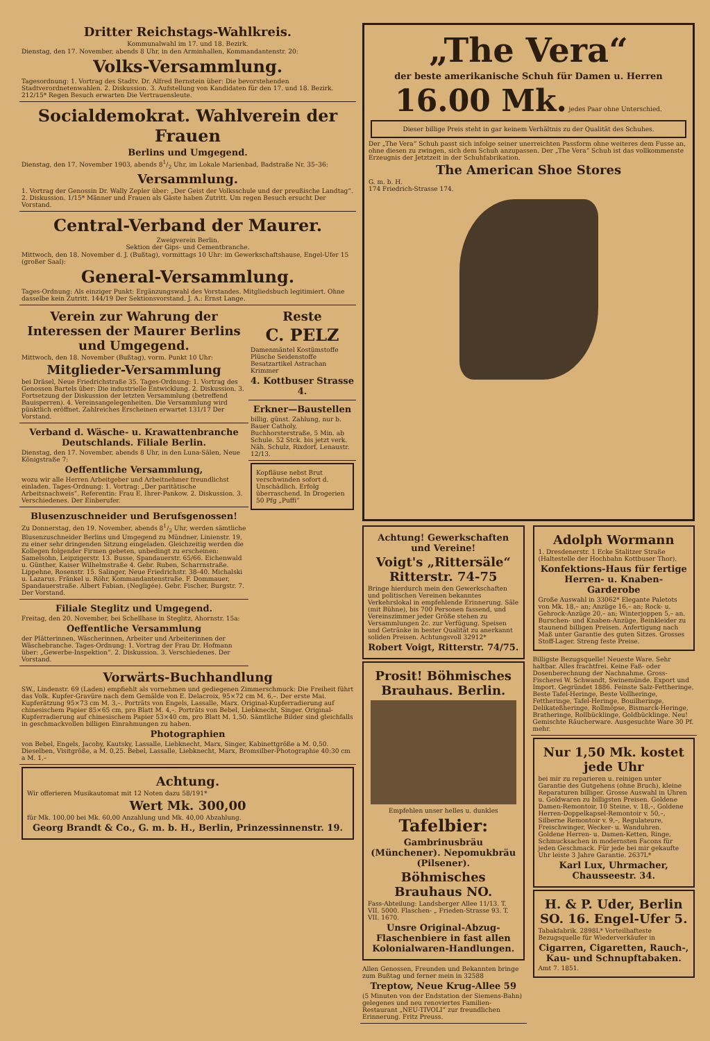Dritter Reichstags-Wahlkreis.
Kommunalwahl im 17. und 18. Bezirk.
Dienstag, den 17. November, abends 8 Uhr, in den Arminhallen, Kommandantenstr. 20:
Volks-Versammlung.
Tagesordnung: 1. Vortrag des Stadtv. Dr. Alfred Bernstein über: Die bevorstehenden Stadtverordnetenwahlen. 2. Diskussion. 3. Aufstellung von Kandidaten für den 17. und 18. Bezirk. 212/15* Regen Besuch erwarten Die Vertrauensleute.
Socialdemokrat. Wahlverein der Frauen
Berlins und Umgegend.
Dienstag, den 17. November 1903, abends 81/2 Uhr, im Lokale Marienbad, Badstraße Nr. 35–36:
Versammlung.
1. Vortrag der Genossin Dr. Wally Zepler über: „Der Geist der Volksschule und der preußische Landtag“. 2. Diskussion. 1/15* Männer und Frauen als Gäste haben Zutritt. Um regen Besuch ersucht Der Vorstand.
Central-Verband der Maurer.
Zweigverein Berlin.
Sektion der Gips- und Cementbranche.
Mittwoch, den 18. November d. J. (Bußtag), vormittags 10 Uhr: im Gewerkschaftshause, Engel-Ufer 15 (großer Saal):
General-Versammlung.
Tages-Ordnung: Als einziger Punkt: Ergänzungswahl des Vorstandes. Mitgliedsbuch legitimiert. Ohne dasselbe kein Zutritt. 144/19 Der Sektionsvorstand. J. A.: Ernst Lange.
Verein zur Wahrung der Interessen der Maurer Berlins und Umgegend.
Mittwoch, den 18. November (Bußtag), vorm. Punkt 10 Uhr:
Mitglieder-Versammlung
bei Dräsel, Neue Friedrichstraße 35. Tages-Ordnung: 1. Vortrag des Genossen Bartels über: Die industrielle Entwicklung. 2. Diskussion. 3. Fortsetzung der Diskussion der letzten Versammlung (betreffend Bauisperren). 4. Vereinsangelegenheiten. Die Versammlung wird pünktlich eröffnet. Zahlreiches Erscheinen erwartet 131/17 Der Vorstand.
Verband d. Wäsche- u. Krawattenbranche Deutschlands. Filiale Berlin.
Dienstag, den 17. November, abends 8 Uhr, in den Luna-Sälen, Neue Königstraße 7:
Oeffentliche Versammlung,
wozu wir alle Herren Arbeitgeber und Arbeitnehmer freundlichst einladen. Tages-Ordnung: 1. Vortrag: „Der paritätische Arbeitsnachweis“. Referentin: Frau E. Ihrer-Pankow. 2. Diskussion. 3. Verschiedenes. Der Einberufer.
Blusenzuschneider und Berufsgenossen!
Zu Donnerstag, den 19. November, abends 81/2 Uhr, werden sämtliche Blusenzuschneider Berlins und Umgegend zu Mündner, Linienstr. 19, zu einer sehr dringenden Sitzung eingeladen. Gleichzeitig werden die Kollegen folgender Firmen gebeten, unbedingt zu erscheinen: Samelsohn, Leipzigerstr. 13. Busse, Spandauerstr. 65/66. Eichenwald u. Günther, Kaiser Wilhelmstraße 4. Gebr. Ruben, Scharrnstraße. Lippehne, Rosenstr. 15. Salinger, Neue Friedrichstr. 38–40. Michalski u. Lazarus. Fränkel u. Röhr, Kommandantenstraße. F. Dommauer, Spandauerstraße. Albert Fabian, (Negligée). Gebr. Fischer, Burgstr. 7. Der Vorstand.
Filiale Steglitz und Umgegend.
Freitag, den 20. November, bei Schellhase in Steglitz, Ahornstr. 15a:
Oeffentliche Versammlung
der Plätterinnen, Wäscherinnen, Arbeiter und Arbeiterinnen der Wäschebranche. Tages-Ordnung: 1. Vortrag der Frau Dr. Hofmann über: „Gewerbe-Inspektion“. 2. Diskussion. 3. Verschiedenes. Der Vorstand.
Reste
C. PELZ
Damenmäntel Kostümstoffe Plüsche Seidenstoffe Besatzartikel Astrachan Krimmer
4. Kottbuser Strasse 4.
Erkner—Baustellen
billig, günst. Zahlung, nur b. Bauer Catholy, Buchhorsterstraße, 5 Min. ab Schule. 52 Stck. bis jetzt verk. Näh. Schulz, Rixdorf, Lenaustr. 12/13.
Kopfläuse nebst Brut verschwinden sofort d. Unschädlich. Erfolg überraschend. In Drogerien 50 Pfg „Puffi“
Vorwärts-Buchhandlung
SW., Lindenstr. 69 (Laden) empfiehlt als vornehmen und gediegenen Zimmerschmuck: Die Freiheit führt das Volk. Kupfer-Gravüre nach dem Gemälde von E. Delacroix, 95×72 cm M. 6,–. Der erste Mai. Kupferätzung 95×73 cm M. 3,–. Porträts von Engels, Lassalle, Marx. Original-Kupferradierung auf chinesischem Papier 85×65 cm, pro Blatt M. 4,–. Porträts von Bebel, Liebknecht, Singer. Original-Kupferradierung auf chinesischem Papier 53×40 cm, pro Blatt M. 1,50. Sämtliche Bilder sind gleichfalls in geschmackvollen billigen Einrahmungen zu haben.
Photographien
von Bebel, Engels, Jacoby, Kautsky, Lassalle, Liebknecht, Marx, Singer, Kabinettgröße a M. 0,50. Dieselben, Visitgröße, a M. 0,25. Bebel, Lassalle, Liebknecht, Marx, Bromsilber-Photographie 40:30 cm a M. 1,–
Achtung.
Wir offerieren Musikautomat mit 12 Noten dazu 58/191*
Wert Mk. 300,00
für Mk. 100,00 bei Mk. 60,00 Anzahlung und Mk. 40,00 Abzahlung.
Georg Brandt & Co., G. m. b. H., Berlin, Prinzessinnenstr. 19.
„The Vera“
der beste amerikanische Schuh für Damen u. Herren
16.00 Mk. jedes Paar ohne Unterschied.
Dieser billige Preis steht in gar keinem Verhältnis zu der Qualität des Schuhes.
Der „The Vera“ Schuh passt sich infolge seiner unerreichten Passform ohne weiteres dem Fusse an, ohne diesen zu zwingen, sich dem Schuh anzupassen. Der „The Vera“ Schuh ist das vollkommenste Erzeugnis der Jetztzeit in der Schuhfabrikation.
The American Shoe Stores
G. m. b. H.
174 Friedrich-Strasse 174.
Achtung! Gewerkschaften und Vereine!
Voigt's „Rittersäle“ Ritterstr. 74-75
Bringe hierdurch mein den Gewerkschaften und politischen Vereinen bekanntes Verkehrslokal in empfehlende Erinnerung. Säle (mit Bühne), bis 700 Personen fassend, und Vereinszimmer jeder Größe stehen zu Versammlungen 2c. zur Verfügung. Speisen und Getränke in bester Qualität zu anerkannt soliden Preisen. Achtungsvoll 32912*
Robert Voigt, Ritterstr. 74/75.
Prosit! Böhmisches Brauhaus. Berlin.
Empfehlen unser helles u. dunkles
Tafelbier:
Gambrinusbräu (Münchener). Nepomukbräu (Pilsener).
Böhmisches Brauhaus NO.
Fass-Abteilung: Landsberger Allee 11/13. T. VII. 5000. Flaschen- „ Frieden-Strasse 93. T. VII. 1670.
Unsre Original-Abzug-Flaschenbiere in fast allen Kolonialwaren-Handlungen.
Allen Genossen, Freunden und Bekannten bringe zum Bußtag und ferner mein in 32588
Treptow, Neue Krug-Allee 59
(5 Minuten von der Endstation der Siemens-Bahn) gelegenes und neu renoviertes Familien-Restaurant „NEU-TIVOLI“ zur freundlichen Erinnerung. Fritz Preuss.
Adolph Wormann
1. Dresdenerstr. 1 Ecke Stalitzer Straße (Haltestelle der Hochbahn Kottbuser Thor).
Konfektions-Haus für fertige Herren- u. Knaben-Garderobe
Große Auswahl in 33062* Elegante Paletots von Mk. 18,– an; Anzüge 16,– an; Rock- u. Gehrock-Anzüge 20,– an; Winterjoppen 5,– an. Burschen- und Knaben-Anzüge, Beinkleider zu staunend billigen Preisen. Anfertigung nach Maß unter Garantie des guten Sitzes. Grosses Stoff-Lager. Streng feste Preise.
Billigste Bezugsquelle! Neueste Ware. Sehr haltbar. Alles frachtfrei. Keine Faß- oder Dosenberechnung der Nachnahme. Gross-Fischerei W. Schwandt, Swinemünde. Export und Import. Gegründet 1886. Feinste Salz-Fettheringe, Beste Tafel-Heringe, Beste Vollheringe, Fettheringe, Tafel-Heringe, Bouilheringe, Delikateßheringe, Rollmöpse, Bismarck-Heringe, Bratheringe, Rollbücklinge, Goldbücklinge. Neu! Gemischte Räucherware. Ausgesuchte Ware 30 Pf. mehr.
Nur 1,50 Mk. kostet jede Uhr
bei mir zu reparieren u. reinigen unter Garantie des Gutgehens (ohne Bruch), kleine Reparaturen billiger. Grosse Auswahl in Uhren u. Goldwaren zu billigsten Preisen. Goldene Damen-Remontoir, 10 Steine, v. 18,–, Goldene Herren-Doppelkapsel-Remontoir v. 50,–, Silberne Remontoir v. 9,–, Regulateure, Freischwinger, Wecker- u. Wanduhren. Goldene Herren- u. Damen-Ketten, Ringe, Schmucksachen in modernsten Facons für jeden Geschmack. Für jede bei mir gekaufte Uhr leiste 3 Jahre Garantie. 2637L*
Karl Lux, Uhrmacher, Chausseestr. 34.
H. & P. Uder, Berlin SO. 16. Engel-Ufer 5.
Tabakfabrik. 2898L* Vorteilhafteste Bezugsquelle für Wiederverkäufer in
Cigarren, Cigaretten, Rauch-, Kau- und Schnupftabaken.
Amt 7. 1851.